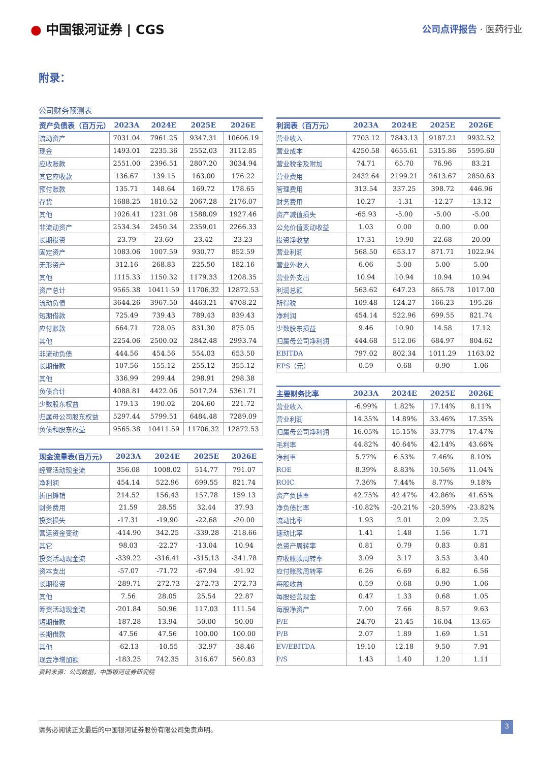● 中国银河证券 | CGS
公司点评报告 · 医药行业
附录：
公司财务预测表
| 资产负债表（百万元） | 2023A | 2024E | 2025E | 2026E |
| --- | --- | --- | --- | --- |
| 流动资产 | 7031.04 | 7961.25 | 9347.31 | 10606.19 |
| 现金 | 1493.01 | 2235.36 | 2552.03 | 3112.85 |
| 应收账款 | 2551.00 | 2396.51 | 2807.20 | 3034.94 |
| 其它应收款 | 136.67 | 139.15 | 163.00 | 176.22 |
| 预付账款 | 135.71 | 148.64 | 169.72 | 178.65 |
| 存货 | 1688.25 | 1810.52 | 2067.28 | 2176.07 |
| 其他 | 1026.41 | 1231.08 | 1588.09 | 1927.46 |
| 非流动资产 | 2534.34 | 2450.34 | 2359.01 | 2266.33 |
| 长期投资 | 23.79 | 23.60 | 23.42 | 23.23 |
| 固定资产 | 1083.06 | 1007.59 | 930.77 | 852.59 |
| 无形资产 | 312.16 | 268.83 | 225.50 | 182.16 |
| 其他 | 1115.33 | 1150.32 | 1179.33 | 1208.35 |
| 资产总计 | 9565.38 | 10411.59 | 11706.32 | 12872.53 |
| 流动负债 | 3644.26 | 3967.50 | 4463.21 | 4708.22 |
| 短期借款 | 725.49 | 739.43 | 789.43 | 839.43 |
| 应付账款 | 664.71 | 728.05 | 831.30 | 875.05 |
| 其他 | 2254.06 | 2500.02 | 2842.48 | 2993.74 |
| 非流动负债 | 444.56 | 454.56 | 554.03 | 653.50 |
| 长期借款 | 107.56 | 155.12 | 255.12 | 355.12 |
| 其他 | 336.99 | 299.44 | 298.91 | 298.38 |
| 负债合计 | 4088.81 | 4422.06 | 5017.24 | 5361.71 |
| 少数股东权益 | 179.13 | 190.02 | 204.60 | 221.72 |
| 归属母公司股东权益 | 5297.44 | 5799.51 | 6484.48 | 7289.09 |
| 负债和股东权益 | 9565.38 | 10411.59 | 11706.32 | 12872.53 |
| 现金流量表(百万元) | 2023A | 2024E | 2025E | 2026E |
| --- | --- | --- | --- | --- |
| 经营活动现金流 | 356.08 | 1008.02 | 514.77 | 791.07 |
| 净利润 | 454.14 | 522.96 | 699.55 | 821.74 |
| 折旧摊销 | 214.52 | 156.43 | 157.78 | 159.13 |
| 财务费用 | 21.59 | 28.55 | 32.44 | 37.93 |
| 投资损失 | -17.31 | -19.90 | -22.68 | -20.00 |
| 营运资金变动 | -414.90 | 342.25 | -339.28 | -218.66 |
| 其它 | 98.03 | -22.27 | -13.04 | 10.94 |
| 投资活动现金流 | -339.22 | -316.41 | -315.13 | -341.78 |
| 资本支出 | -57.07 | -71.72 | -67.94 | -91.92 |
| 长期投资 | -289.71 | -272.73 | -272.73 | -272.73 |
| 其他 | 7.56 | 28.05 | 25.54 | 22.87 |
| 筹资活动现金流 | -201.84 | 50.96 | 117.03 | 111.54 |
| 短期借款 | -187.28 | 13.94 | 50.00 | 50.00 |
| 长期借款 | 47.56 | 47.56 | 100.00 | 100.00 |
| 其他 | -62.13 | -10.55 | -32.97 | -38.46 |
| 现金净增加额 | -183.25 | 742.35 | 316.67 | 560.83 |
| 利润表（百万元） | 2023A | 2024E | 2025E | 2026E |
| --- | --- | --- | --- | --- |
| 营业收入 | 7703.12 | 7843.13 | 9187.21 | 9932.52 |
| 营业成本 | 4250.58 | 4655.61 | 5315.86 | 5595.60 |
| 营业税金及附加 | 74.71 | 65.70 | 76.96 | 83.21 |
| 营业费用 | 2432.64 | 2199.21 | 2613.67 | 2850.63 |
| 管理费用 | 313.54 | 337.25 | 398.72 | 446.96 |
| 财务费用 | 10.27 | -1.31 | -12.27 | -13.12 |
| 资产减值损失 | -65.93 | -5.00 | -5.00 | -5.00 |
| 公允价值变动收益 | 1.03 | 0.00 | 0.00 | 0.00 |
| 投资净收益 | 17.31 | 19.90 | 22.68 | 20.00 |
| 营业利润 | 568.50 | 653.17 | 871.71 | 1022.94 |
| 营业外收入 | 6.06 | 5.00 | 5.00 | 5.00 |
| 营业外支出 | 10.94 | 10.94 | 10.94 | 10.94 |
| 利润总额 | 563.62 | 647.23 | 865.78 | 1017.00 |
| 所得税 | 109.48 | 124.27 | 166.23 | 195.26 |
| 净利润 | 454.14 | 522.96 | 699.55 | 821.74 |
| 少数股东损益 | 9.46 | 10.90 | 14.58 | 17.12 |
| 归属母公司净利润 | 444.68 | 512.06 | 684.97 | 804.62 |
| EBITDA | 797.02 | 802.34 | 1011.29 | 1163.02 |
| EPS（元） | 0.59 | 0.68 | 0.90 | 1.06 |
| 主要财务比率 | 2023A | 2024E | 2025E | 2026E |
| --- | --- | --- | --- | --- |
| 营业收入 | -6.99% | 1.82% | 17.14% | 8.11% |
| 营业利润 | 14.35% | 14.89% | 33.46% | 17.35% |
| 归属母公司净利润 | 16.05% | 15.15% | 33.77% | 17.47% |
| 毛利率 | 44.82% | 40.64% | 42.14% | 43.66% |
| 净利率 | 5.77% | 6.53% | 7.46% | 8.10% |
| ROE | 8.39% | 8.83% | 10.56% | 11.04% |
| ROIC | 7.36% | 7.44% | 8.77% | 9.18% |
| 资产负债率 | 42.75% | 42.47% | 42.86% | 41.65% |
| 净负债比率 | -10.82% | -20.21% | -20.59% | -23.82% |
| 流动比率 | 1.93 | 2.01 | 2.09 | 2.25 |
| 速动比率 | 1.41 | 1.48 | 1.56 | 1.71 |
| 总资产周转率 | 0.81 | 0.79 | 0.83 | 0.81 |
| 应收账款周转率 | 3.09 | 3.17 | 3.53 | 3.40 |
| 应付账款周转率 | 6.26 | 6.69 | 6.82 | 6.56 |
| 每股收益 | 0.59 | 0.68 | 0.90 | 1.06 |
| 每股经营现金 | 0.47 | 1.33 | 0.68 | 1.05 |
| 每股净资产 | 7.00 | 7.66 | 8.57 | 9.63 |
| P/E | 24.70 | 21.45 | 16.04 | 13.65 |
| P/B | 2.07 | 1.89 | 1.69 | 1.51 |
| EV/EBITDA | 19.10 | 12.18 | 9.50 | 7.91 |
| P/S | 1.43 | 1.40 | 1.20 | 1.11 |
资料来源：公司数据，中国银河证券研究院
请务必阅读正文最后的中国银河证券股份有限公司免责声明。 3